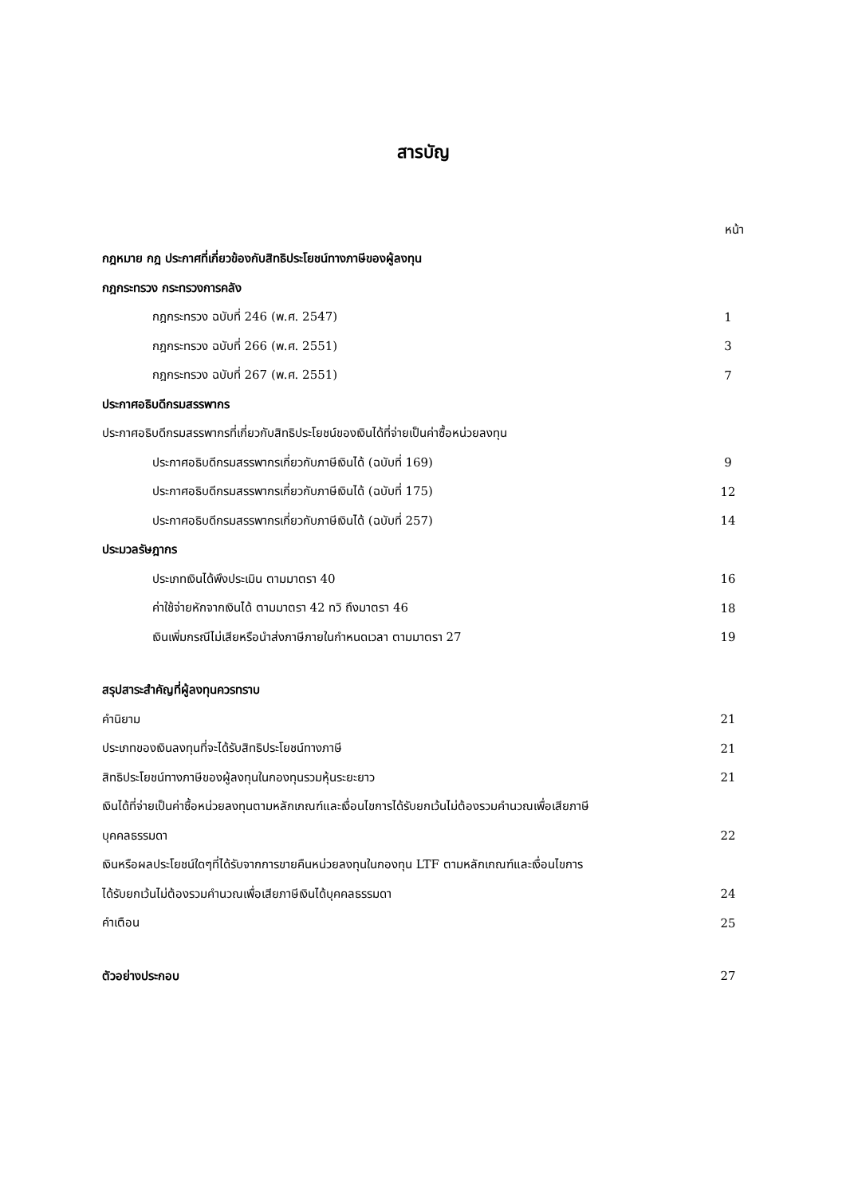สารบัญ
หน้า
กฎหมาย กฎ ประกาศที่เกี่ยวข้องกับสิทธิประโยชน์ทางภาษีของผู้ลงทุน
กฎกระทรวง กระทรวงการคลัง
กฎกระทรวง ฉบับที่ 246 (พ.ศ. 2547) 1
กฎกระทรวง ฉบับที่ 266 (พ.ศ. 2551) 3
กฎกระทรวง ฉบับที่ 267 (พ.ศ. 2551) 7
ประกาศอธิบดีกรมสรรพากร
ประกาศอธิบดีกรมสรรพากรที่เกี่ยวกับสิทธิประโยชน์ของเงินได้ที่จ่ายเป็นค่าซื้อหน่วยลงทุน
ประกาศอธิบดีกรมสรรพากรเกี่ยวกับภาษีเงินได้ (ฉบับที่ 169) 9
ประกาศอธิบดีกรมสรรพากรเกี่ยวกับภาษีเงินได้ (ฉบับที่ 175) 12
ประกาศอธิบดีกรมสรรพากรเกี่ยวกับภาษีเงินได้ (ฉบับที่ 257) 14
ประมวลรัษฎากร
ประเภทเงินได้พึงประเมิน ตามมาตรา 40 16
ค่าใช้จ่ายหักจากเงินได้ ตามมาตรา 42 ทวิ ถึงมาตรา 46 18
เงินเพิ่มกรณีไม่เสียหรือนำส่งภาษีภายในกำหนดเวลา ตามมาตรา 27 19
สรุปสาระสำคัญที่ผู้ลงทุนควรทราบ
คำนิยาม 21
ประเภทของเงินลงทุนที่จะได้รับสิทธิประโยชน์ทางภาษี 21
สิทธิประโยชน์ทางภาษีของผู้ลงทุนในกองทุนรวมหุ้นระยะยาว 21
เงินได้ที่จ่ายเป็นค่าซื้อหน่วยลงทุนตามหลักเกณฑ์และเงื่อนไขการได้รับยกเว้นไม่ต้องรวมคำนวณเพื่อเสียภาษี
บุคคลธรรมดา 22
เงินหรือผลประโยชน์ใดๆที่ได้รับจากการขายคืนหน่วยลงทุนในกองทุน LTF ตามหลักเกณฑ์และเงื่อนไขการ
ได้รับยกเว้นไม่ต้องรวมคำนวณเพื่อเสียภาษีเงินได้บุคคลธรรมดา 24
คำเตือน 25
ตัวอย่างประกอบ 27